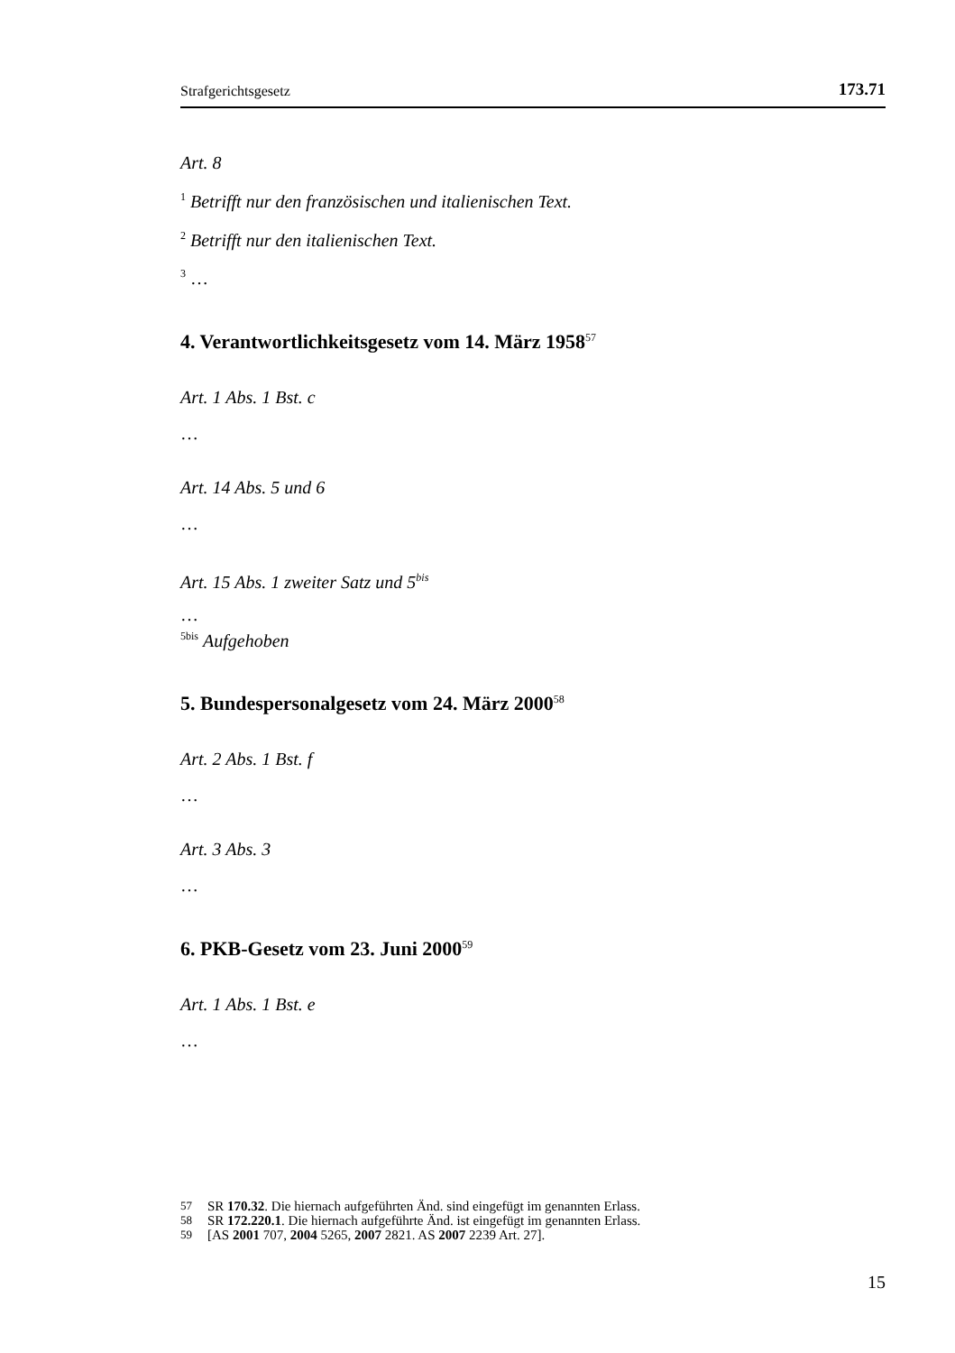Strafgerichtsgesetz 173.71
Art. 8
<sup>1</sup> Betrifft nur den französischen und italienischen Text.
<sup>2</sup> Betrifft nur den italienischen Text.
<sup>3</sup> …
4. Verantwortlichkeitsgesetz vom 14. März 1958<sup>57</sup>
Art. 1 Abs. 1 Bst. c
…
Art. 14 Abs. 5 und 6
…
Art. 15 Abs. 1 zweiter Satz und 5<sup>bis</sup>
…
<sup>5bis</sup> Aufgehoben
5. Bundespersonalgesetz vom 24. März 2000<sup>58</sup>
Art. 2 Abs. 1 Bst. f
…
Art. 3 Abs. 3
…
6. PKB-Gesetz vom 23. Juni 2000<sup>59</sup>
Art. 1 Abs. 1 Bst. e
…
57 SR 170.32. Die hiernach aufgeführten Änd. sind eingefügt im genannten Erlass.
58 SR 172.220.1. Die hiernach aufgeführte Änd. ist eingefügt im genannten Erlass.
59 [AS 2001 707, 2004 5265, 2007 2821. AS 2007 2239 Art. 27].
15